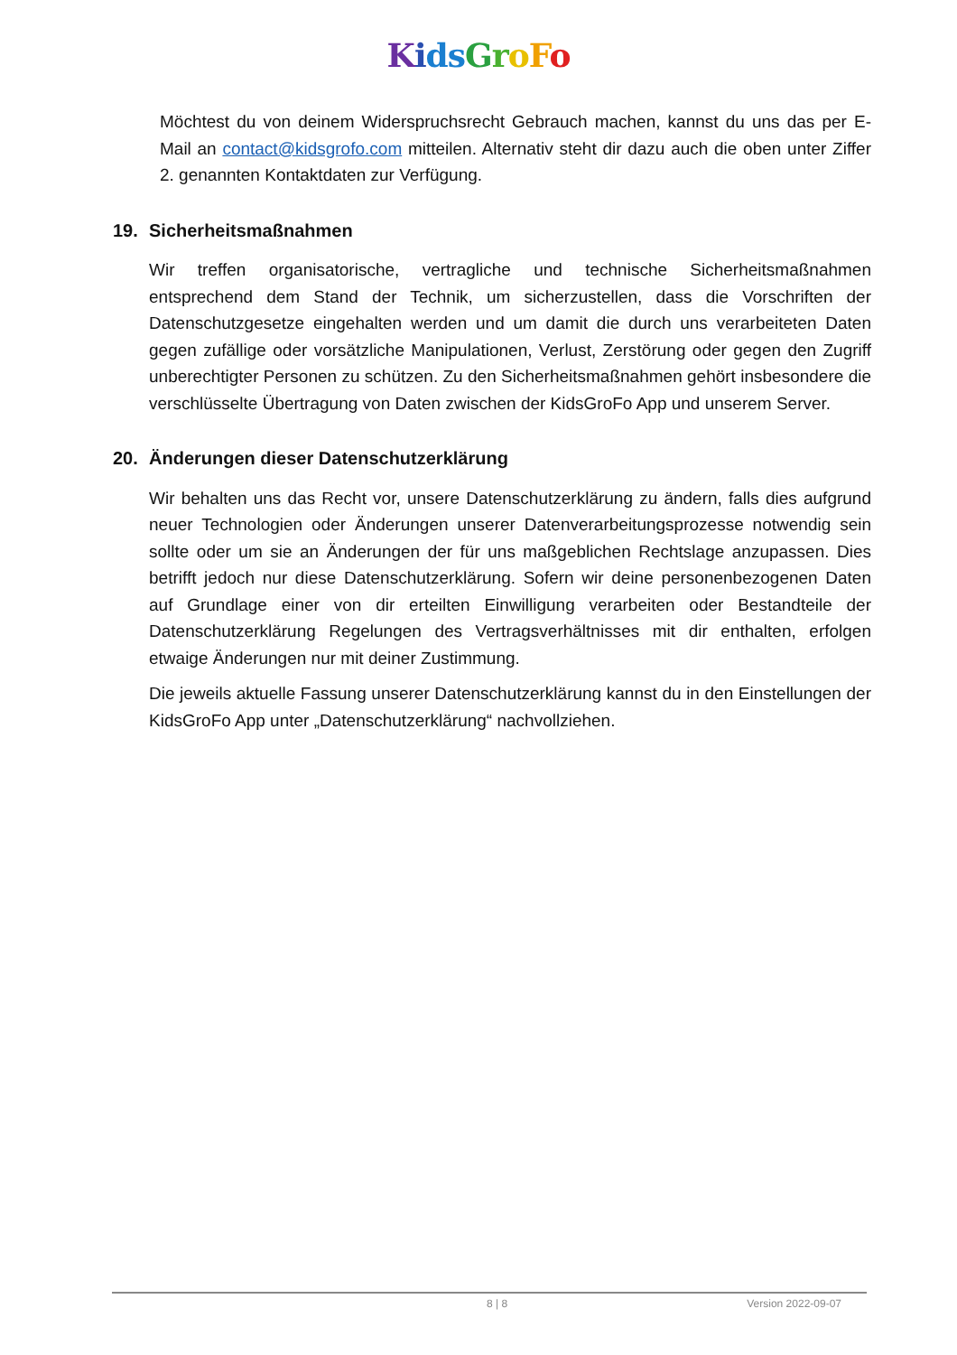Kids GroFo
Möchtest du von deinem Widerspruchsrecht Gebrauch machen, kannst du uns das per E-Mail an contact@kidsgrofo.com mitteilen. Alternativ steht dir dazu auch die oben unter Ziffer 2. genannten Kontaktdaten zur Verfügung.
19. Sicherheitsmaßnahmen
Wir treffen organisatorische, vertragliche und technische Sicherheitsmaßnahmen entsprechend dem Stand der Technik, um sicherzustellen, dass die Vorschriften der Datenschutzgesetze eingehalten werden und um damit die durch uns verarbeiteten Daten gegen zufällige oder vorsätzliche Manipulationen, Verlust, Zerstörung oder gegen den Zugriff unberechtigter Personen zu schützen. Zu den Sicherheitsmaßnahmen gehört insbesondere die verschlüsselte Übertragung von Daten zwischen der KidsGroFo App und unserem Server.
20. Änderungen dieser Datenschutzerklärung
Wir behalten uns das Recht vor, unsere Datenschutzerklärung zu ändern, falls dies aufgrund neuer Technologien oder Änderungen unserer Datenverarbeitungsprozesse notwendig sein sollte oder um sie an Änderungen der für uns maßgeblichen Rechtslage anzupassen. Dies betrifft jedoch nur diese Datenschutzerklärung. Sofern wir deine personenbezogenen Daten auf Grundlage einer von dir erteilten Einwilligung verarbeiten oder Bestandteile der Datenschutzerklärung Regelungen des Vertragsverhältnisses mit dir enthalten, erfolgen etwaige Änderungen nur mit deiner Zustimmung.
Die jeweils aktuelle Fassung unserer Datenschutzerklärung kannst du in den Einstellungen der KidsGroFo App unter „Datenschutzerklärung“ nachvollziehen.
8 | 8 Version 2022-09-07